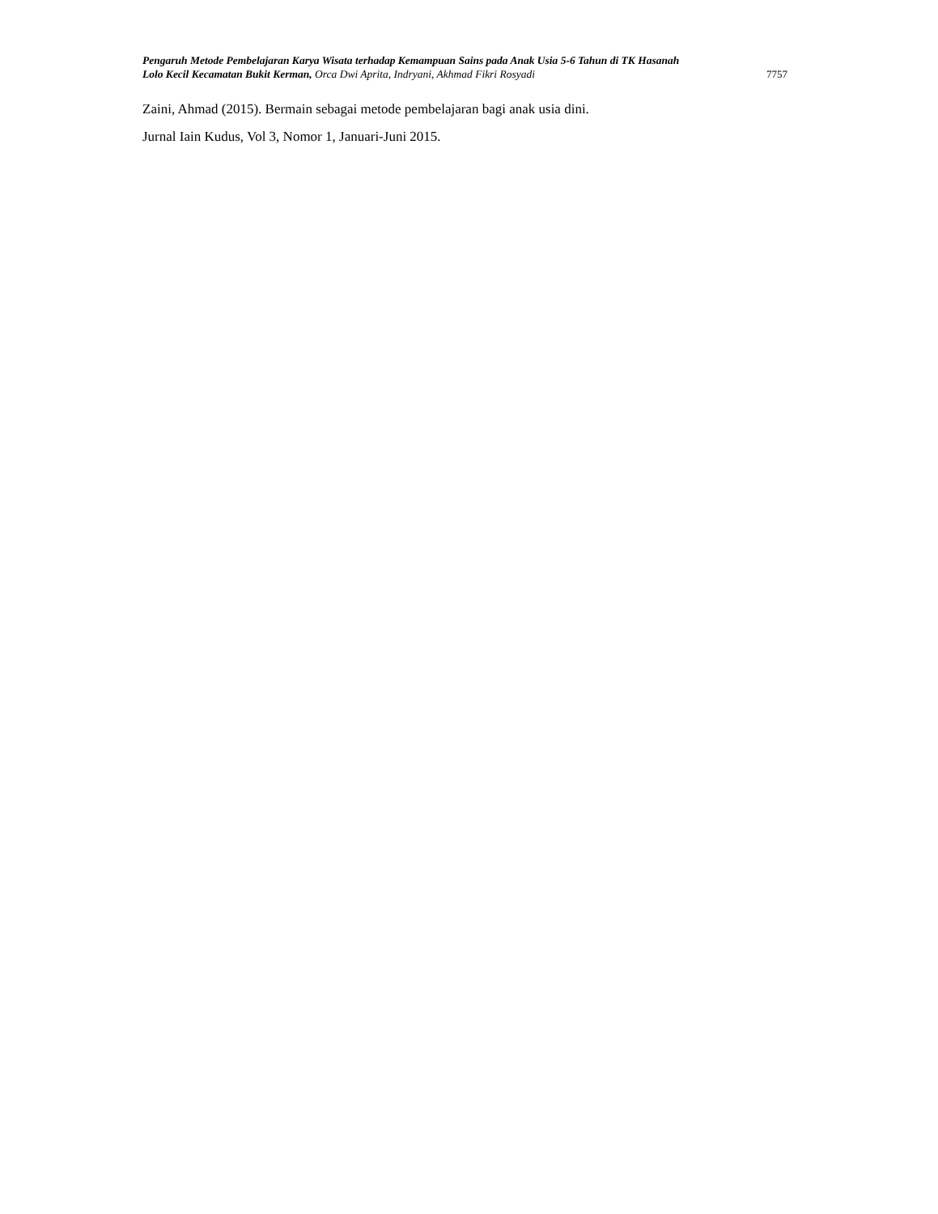Pengaruh Metode Pembelajaran Karya Wisata terhadap Kemampuan Sains pada Anak Usia 5-6 Tahun di TK Hasanah
Lolo Kecil Kecamatan Bukit Kerman, Orca Dwi Aprita, Indryani, Akhmad Fikri Rosyadi 7757
Zaini, Ahmad (2015). Bermain sebagai metode pembelajaran bagi anak usia dini.
Jurnal Iain Kudus, Vol 3, Nomor 1, Januari-Juni 2015.